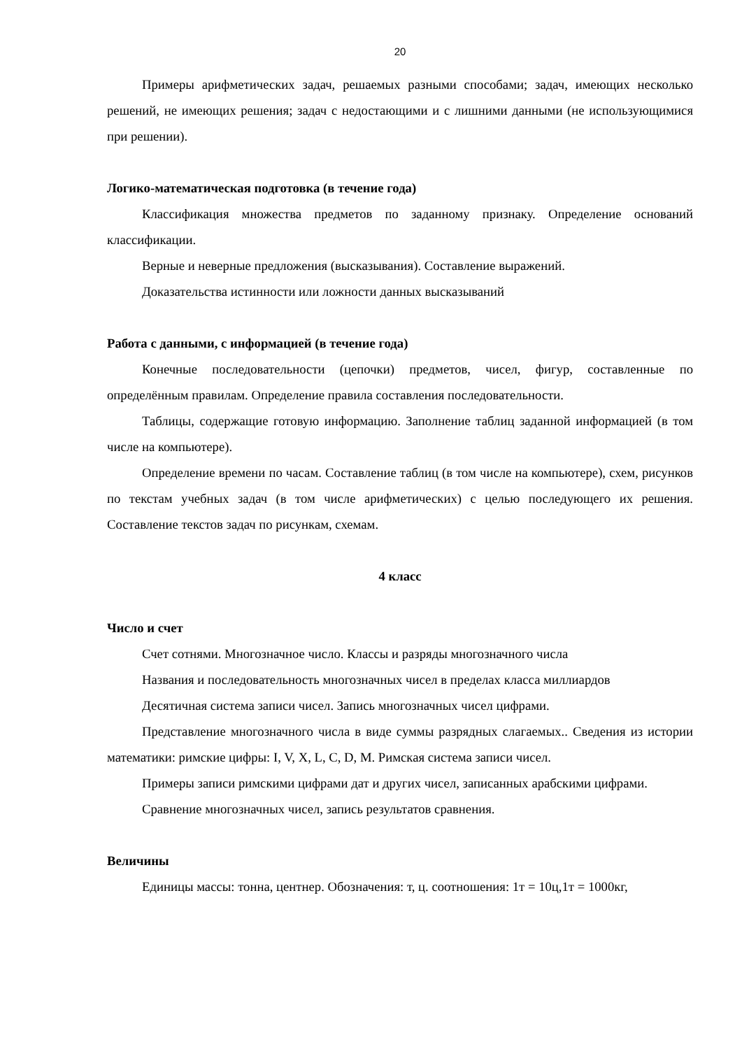20
Примеры арифметических задач, решаемых разными способами; задач, имеющих несколько решений, не имеющих решения; задач с недостающими и с лишними данными (не использующимися при решении).
Логико-математическая подготовка (в течение года)
Классификация множества предметов по заданному признаку. Определение оснований классификации.
Верные и неверные предложения (высказывания). Составление выражений.
Доказательства истинности или ложности данных высказываний
Работа с данными, с информацией (в течение года)
Конечные последовательности (цепочки) предметов, чисел, фигур, составленные по определённым правилам. Определение правила составления последовательности.
Таблицы, содержащие готовую информацию. Заполнение таблиц заданной информацией (в том числе на компьютере).
Определение времени по часам. Составление таблиц (в том числе на компьютере), схем, рисунков по текстам учебных задач (в том числе арифметических) с целью последующего их решения. Составление текстов задач по рисункам, схемам.
4 класс
Число и счет
Счет сотнями. Многозначное число. Классы и разряды многозначного числа
Названия и последовательность многозначных чисел в пределах класса миллиардов
Десятичная система записи чисел. Запись многозначных чисел цифрами.
Представление многозначного числа в виде суммы разрядных слагаемых.. Сведения из истории математики: римские цифры: I, V, X, L, C, D, M. Римская система записи чисел.
Примеры записи римскими цифрами дат и других чисел, записанных арабскими цифрами.
Сравнение многозначных чисел, запись результатов сравнения.
Величины
Единицы массы: тонна, центнер. Обозначения: т, ц. соотношения: 1т = 10ц,1т = 1000кг,